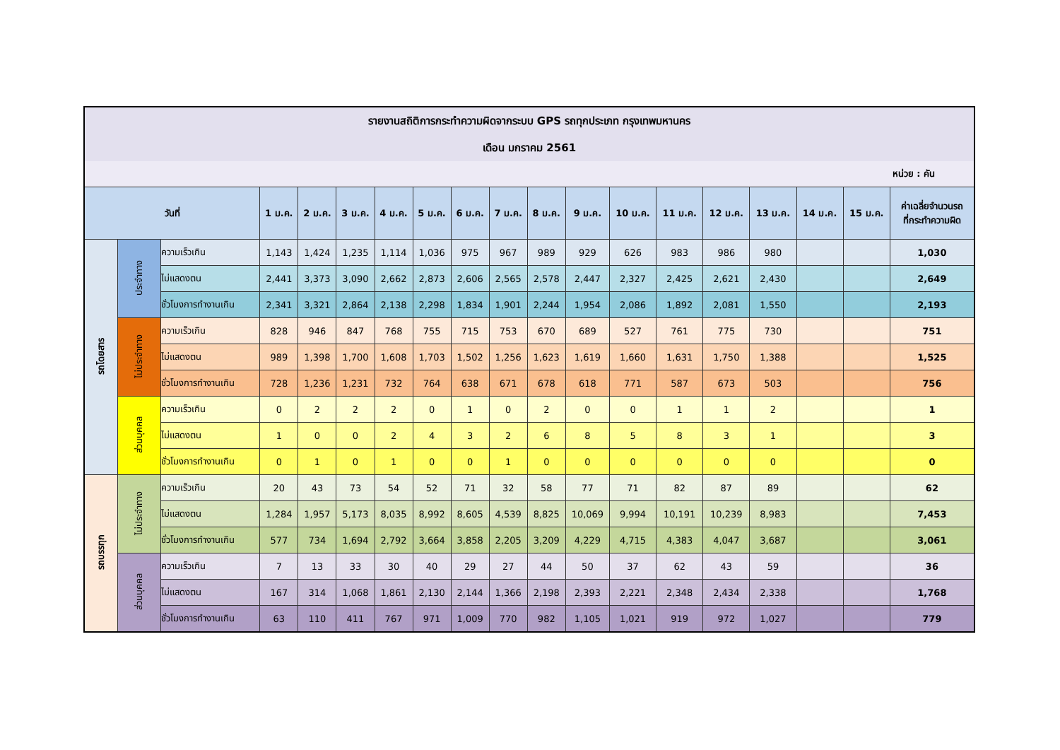| รายงานสถิติการกระทำความผิดจากระบบ GPS รถทุกประเภท กรุงเทพมหานคร | | | | | | | | | | | | | | | | | | |
| เดือน มกราคม 2561 | | | | | | | | | | | | | | | | | | |
| หน่วย : คัน | | | | | | | | | | | | | | | | | | |
| วันที่ | | | 1 ม.ค. | 2 ม.ค. | 3 ม.ค. | 4 ม.ค. | 5 ม.ค. | 6 ม.ค. | 7 ม.ค. | 8 ม.ค. | 9 ม.ค. | 10 ม.ค. | 11 ม.ค. | 12 ม.ค. | 13 ม.ค. | 14 ม.ค. | 15 ม.ค. | ค่าเฉลี่ยจำนวนรถ ที่กระทำความผิด |
| รถโดยสาร | ประจำทาง | ความเร็วเกิน | 1,143 | 1,424 | 1,235 | 1,114 | 1,036 | 975 | 967 | 989 | 929 | 626 | 983 | 986 | 980 | | | 1,030 |
| | | ไม่แสดงตน | 2,441 | 3,373 | 3,090 | 2,662 | 2,873 | 2,606 | 2,565 | 2,578 | 2,447 | 2,327 | 2,425 | 2,621 | 2,430 | | | 2,649 |
| | | ชั่วโมงการทำงานเกิน | 2,341 | 3,321 | 2,864 | 2,138 | 2,298 | 1,834 | 1,901 | 2,244 | 1,954 | 2,086 | 1,892 | 2,081 | 1,550 | | | 2,193 |
| | ไม่ประจำทาง | ความเร็วเกิน | 828 | 946 | 847 | 768 | 755 | 715 | 753 | 670 | 689 | 527 | 761 | 775 | 730 | | | 751 |
| | | ไม่แสดงตน | 989 | 1,398 | 1,700 | 1,608 | 1,703 | 1,502 | 1,256 | 1,623 | 1,619 | 1,660 | 1,631 | 1,750 | 1,388 | | | 1,525 |
| | | ชั่วโมงการทำงานเกิน | 728 | 1,236 | 1,231 | 732 | 764 | 638 | 671 | 678 | 618 | 771 | 587 | 673 | 503 | | | 756 |
| | ส่วนบุคคล | ความเร็วเกิน | 0 | 2 | 2 | 2 | 0 | 1 | 0 | 2 | 0 | 0 | 1 | 1 | 2 | | | 1 |
| | | ไม่แสดงตน | 1 | 0 | 0 | 2 | 4 | 3 | 2 | 6 | 8 | 5 | 8 | 3 | 1 | | | 3 |
| | | ชั่วโมงการทำงานเกิน | 0 | 1 | 0 | 1 | 0 | 0 | 1 | 0 | 0 | 0 | 0 | 0 | 0 | | | 0 |
| รถบรรทุก | ไม่ประจำทาง | ความเร็วเกิน | 20 | 43 | 73 | 54 | 52 | 71 | 32 | 58 | 77 | 71 | 82 | 87 | 89 | | | 62 |
| | | ไม่แสดงตน | 1,284 | 1,957 | 5,173 | 8,035 | 8,992 | 8,605 | 4,539 | 8,825 | 10,069 | 9,994 | 10,191 | 10,239 | 8,983 | | | 7,453 |
| | | ชั่วโมงการทำงานเกิน | 577 | 734 | 1,694 | 2,792 | 3,664 | 3,858 | 2,205 | 3,209 | 4,229 | 4,715 | 4,383 | 4,047 | 3,687 | | | 3,061 |
| | ส่วนบุคคล | ความเร็วเกิน | 7 | 13 | 33 | 30 | 40 | 29 | 27 | 44 | 50 | 37 | 62 | 43 | 59 | | | 36 |
| | | ไม่แสดงตน | 167 | 314 | 1,068 | 1,861 | 2,130 | 2,144 | 1,366 | 2,198 | 2,393 | 2,221 | 2,348 | 2,434 | 2,338 | | | 1,768 |
| | | ชั่วโมงการทำงานเกิน | 63 | 110 | 411 | 767 | 971 | 1,009 | 770 | 982 | 1,105 | 1,021 | 919 | 972 | 1,027 | | | 779 |